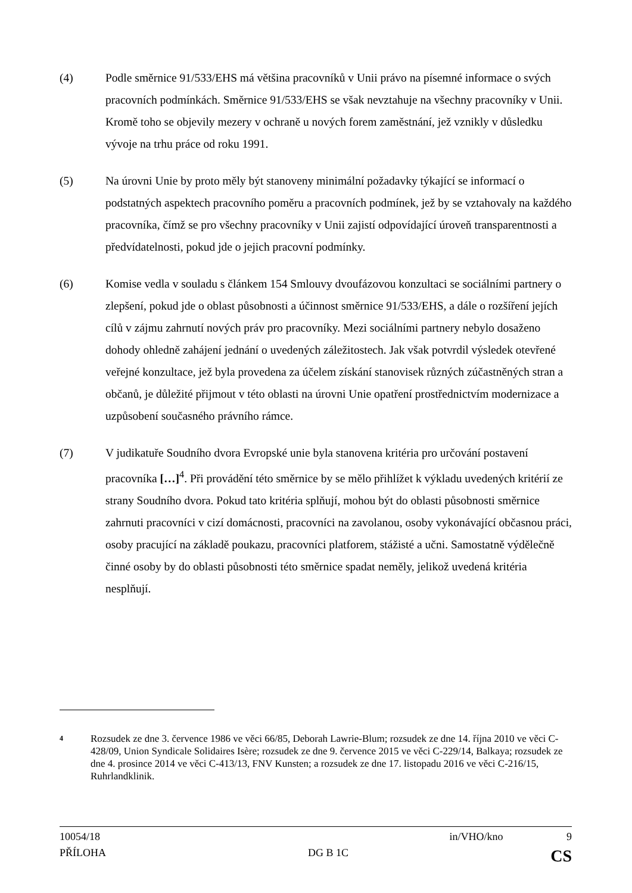(4) Podle směrnice 91/533/EHS má většina pracovníků v Unii právo na písemné informace o svých pracovních podmínkách. Směrnice 91/533/EHS se však nevztahuje na všechny pracovníky v Unii. Kromě toho se objevily mezery v ochraně u nových forem zaměstnání, jež vznikly v důsledku vývoje na trhu práce od roku 1991.
(5) Na úrovni Unie by proto měly být stanoveny minimální požadavky týkající se informací o podstatných aspektech pracovního poměru a pracovních podmínek, jež by se vztahovaly na každého pracovníka, čímž se pro všechny pracovníky v Unii zajistí odpovídající úroveň transparentnosti a předvídatelnosti, pokud jde o jejich pracovní podmínky.
(6) Komise vedla v souladu s článkem 154 Smlouvy dvoufázovou konzultaci se sociálními partnery o zlepšení, pokud jde o oblast působnosti a účinnost směrnice 91/533/EHS, a dále o rozšíření jejích cílů v zájmu zahrnutí nových práv pro pracovníky. Mezi sociálními partnery nebylo dosaženo dohody ohledně zahájení jednání o uvedených záležitostech. Jak však potvrdil výsledek otevřené veřejné konzultace, jež byla provedena za účelem získání stanovisek různých zúčastněných stran a občanů, je důležité přijmout v této oblasti na úrovni Unie opatření prostřednictvím modernizace a uzpůsobení současného právního rámce.
(7) V judikatuře Soudního dvora Evropské unie byla stanovena kritéria pro určování postavení pracovníka […]<sup>4</sup>. Při provádění této směrnice by se mělo přihlížet k výkladu uvedených kritérií ze strany Soudního dvora. Pokud tato kritéria splňují, mohou být do oblasti působnosti směrnice zahrnuti pracovníci v cizí domácnosti, pracovníci na zavolanou, osoby vykonávající občasnou práci, osoby pracující na základě poukazu, pracovníci platforem, stážisté a učni. Samostatně výdělečně činné osoby by do oblasti působnosti této směrnice spadat neměly, jelikož uvedená kritéria nesplňují.
4
Rozsudek ze dne 3. července 1986 ve věci 66/85, Deborah Lawrie-Blum; rozsudek ze dne 14. října 2010 ve věci C-428/09, Union Syndicale Solidaires Isère; rozsudek ze dne 9. července 2015 ve věci C-229/14, Balkaya; rozsudek ze dne 4. prosince 2014 ve věci C-413/13, FNV Kunsten; a rozsudek ze dne 17. listopadu 2016 ve věci C-216/15, Ruhrlandklinik.
10054/18 in/VHO/kno 9
PŘÍLOHA DG B 1C CS